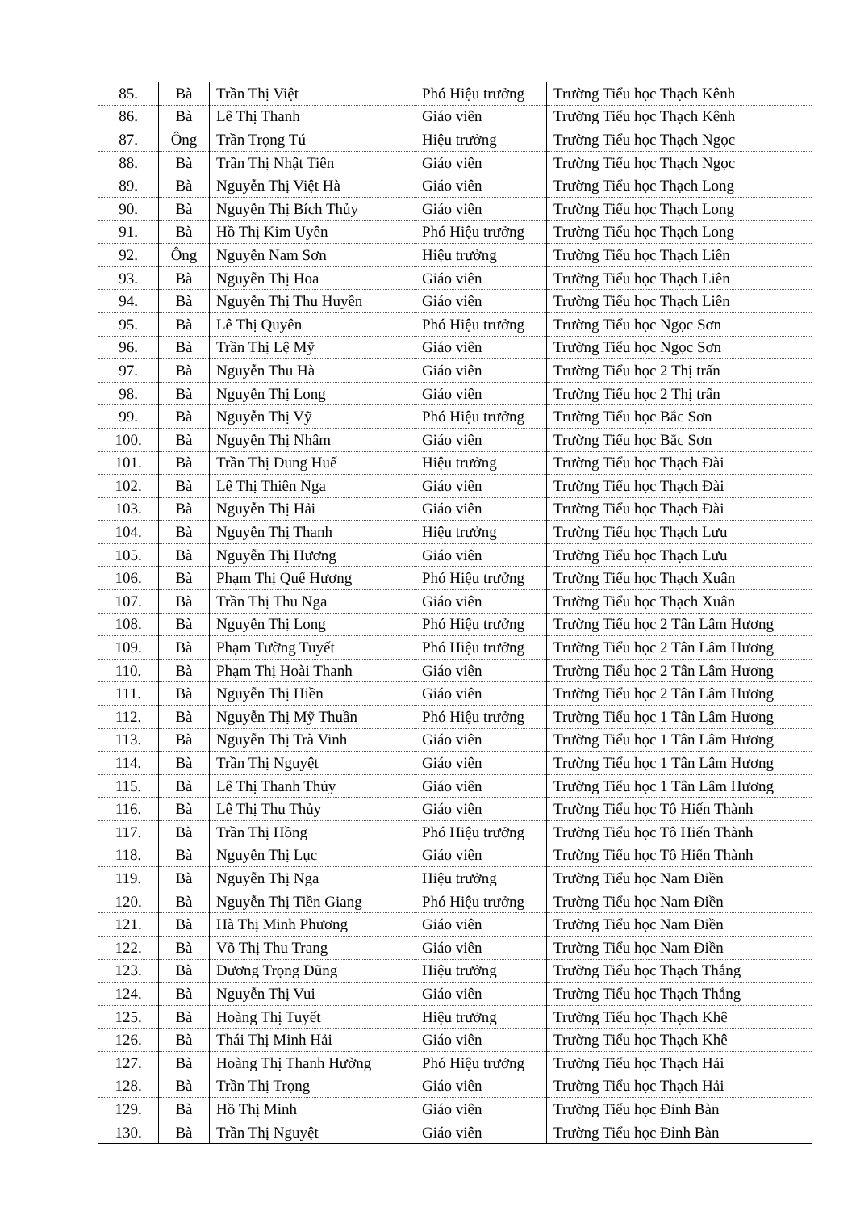| 85. | Bà | Trần Thị Việt | Phó Hiệu trưởng | Trường Tiểu học Thạch Kênh |
| 86. | Bà | Lê Thị Thanh | Giáo viên | Trường Tiểu học Thạch Kênh |
| 87. | Ông | Trần Trọng Tú | Hiệu trưởng | Trường Tiểu học Thạch Ngọc |
| 88. | Bà | Trần Thị Nhật Tiên | Giáo viên | Trường Tiểu học Thạch Ngọc |
| 89. | Bà | Nguyễn Thị Việt Hà | Giáo viên | Trường Tiểu học Thạch Long |
| 90. | Bà | Nguyễn Thị Bích Thủy | Giáo viên | Trường Tiểu học Thạch Long |
| 91. | Bà | Hồ Thị Kim Uyên | Phó Hiệu trưởng | Trường Tiểu học Thạch Long |
| 92. | Ông | Nguyễn Nam Sơn | Hiệu trưởng | Trường Tiểu học Thạch Liên |
| 93. | Bà | Nguyễn Thị Hoa | Giáo viên | Trường Tiểu học Thạch Liên |
| 94. | Bà | Nguyễn Thị Thu Huyền | Giáo viên | Trường Tiểu học Thạch Liên |
| 95. | Bà | Lê Thị Quyên | Phó Hiệu trưởng | Trường Tiểu học Ngọc Sơn |
| 96. | Bà | Trần Thị Lệ Mỹ | Giáo viên | Trường Tiểu học Ngọc Sơn |
| 97. | Bà | Nguyễn Thu Hà | Giáo viên | Trường Tiểu học 2 Thị trấn |
| 98. | Bà | Nguyễn Thị Long | Giáo viên | Trường Tiểu học 2 Thị trấn |
| 99. | Bà | Nguyễn Thị Vỹ | Phó Hiệu trưởng | Trường Tiểu học Bắc Sơn |
| 100. | Bà | Nguyễn Thị Nhâm | Giáo viên | Trường Tiểu học Bắc Sơn |
| 101. | Bà | Trần Thị Dung Huế | Hiệu trưởng | Trường Tiểu học Thạch Đài |
| 102. | Bà | Lê Thị Thiên Nga | Giáo viên | Trường Tiểu học Thạch Đài |
| 103. | Bà | Nguyễn Thị Hải | Giáo viên | Trường Tiểu học Thạch Đài |
| 104. | Bà | Nguyễn Thị Thanh | Hiệu trưởng | Trường Tiểu học Thạch Lưu |
| 105. | Bà | Nguyễn Thị Hương | Giáo viên | Trường Tiểu học Thạch Lưu |
| 106. | Bà | Phạm Thị Quế Hương | Phó Hiệu trưởng | Trường Tiểu học Thạch Xuân |
| 107. | Bà | Trần Thị Thu Nga | Giáo viên | Trường Tiểu học Thạch Xuân |
| 108. | Bà | Nguyễn Thị Long | Phó Hiệu trưởng | Trường Tiểu học 2 Tân Lâm Hương |
| 109. | Bà | Phạm Tường Tuyết | Phó Hiệu trưởng | Trường Tiểu học 2 Tân Lâm Hương |
| 110. | Bà | Phạm Thị Hoài Thanh | Giáo viên | Trường Tiểu học 2 Tân Lâm Hương |
| 111. | Bà | Nguyễn Thị Hiền | Giáo viên | Trường Tiểu học 2 Tân Lâm Hương |
| 112. | Bà | Nguyễn Thị Mỹ Thuần | Phó Hiệu trưởng | Trường Tiểu học 1 Tân Lâm Hương |
| 113. | Bà | Nguyễn Thị Trà Vinh | Giáo viên | Trường Tiểu học 1 Tân Lâm Hương |
| 114. | Bà | Trần Thị Nguyệt | Giáo viên | Trường Tiểu học 1 Tân Lâm Hương |
| 115. | Bà | Lê Thị Thanh Thủy | Giáo viên | Trường Tiểu học 1 Tân Lâm Hương |
| 116. | Bà | Lê Thị Thu Thủy | Giáo viên | Trường Tiểu học Tô Hiến Thành |
| 117. | Bà | Trần Thị Hồng | Phó Hiệu trưởng | Trường Tiểu học Tô Hiến Thành |
| 118. | Bà | Nguyễn Thị Lục | Giáo viên | Trường Tiểu học Tô Hiến Thành |
| 119. | Bà | Nguyễn Thị Nga | Hiệu trưởng | Trường Tiểu học Nam Điền |
| 120. | Bà | Nguyễn Thị Tiền Giang | Phó Hiệu trưởng | Trường Tiểu học Nam Điền |
| 121. | Bà | Hà Thị Minh Phương | Giáo viên | Trường Tiểu học Nam Điền |
| 122. | Bà | Võ Thị Thu Trang | Giáo viên | Trường Tiểu học Nam Điền |
| 123. | Bà | Dương Trọng Dũng | Hiệu trưởng | Trường Tiểu học Thạch Thắng |
| 124. | Bà | Nguyễn Thị Vui | Giáo viên | Trường Tiểu học Thạch Thắng |
| 125. | Bà | Hoàng Thị Tuyết | Hiệu trưởng | Trường Tiểu học Thạch Khê |
| 126. | Bà | Thái Thị Minh Hải | Giáo viên | Trường Tiểu học Thạch Khê |
| 127. | Bà | Hoàng Thị Thanh Hường | Phó Hiệu trưởng | Trường Tiểu học Thạch Hải |
| 128. | Bà | Trần Thị Trọng | Giáo viên | Trường Tiểu học Thạch Hải |
| 129. | Bà | Hồ Thị Minh | Giáo viên | Trường Tiểu học Đỉnh Bàn |
| 130. | Bà | Trần Thị Nguyệt | Giáo viên | Trường Tiểu học Đỉnh Bàn |